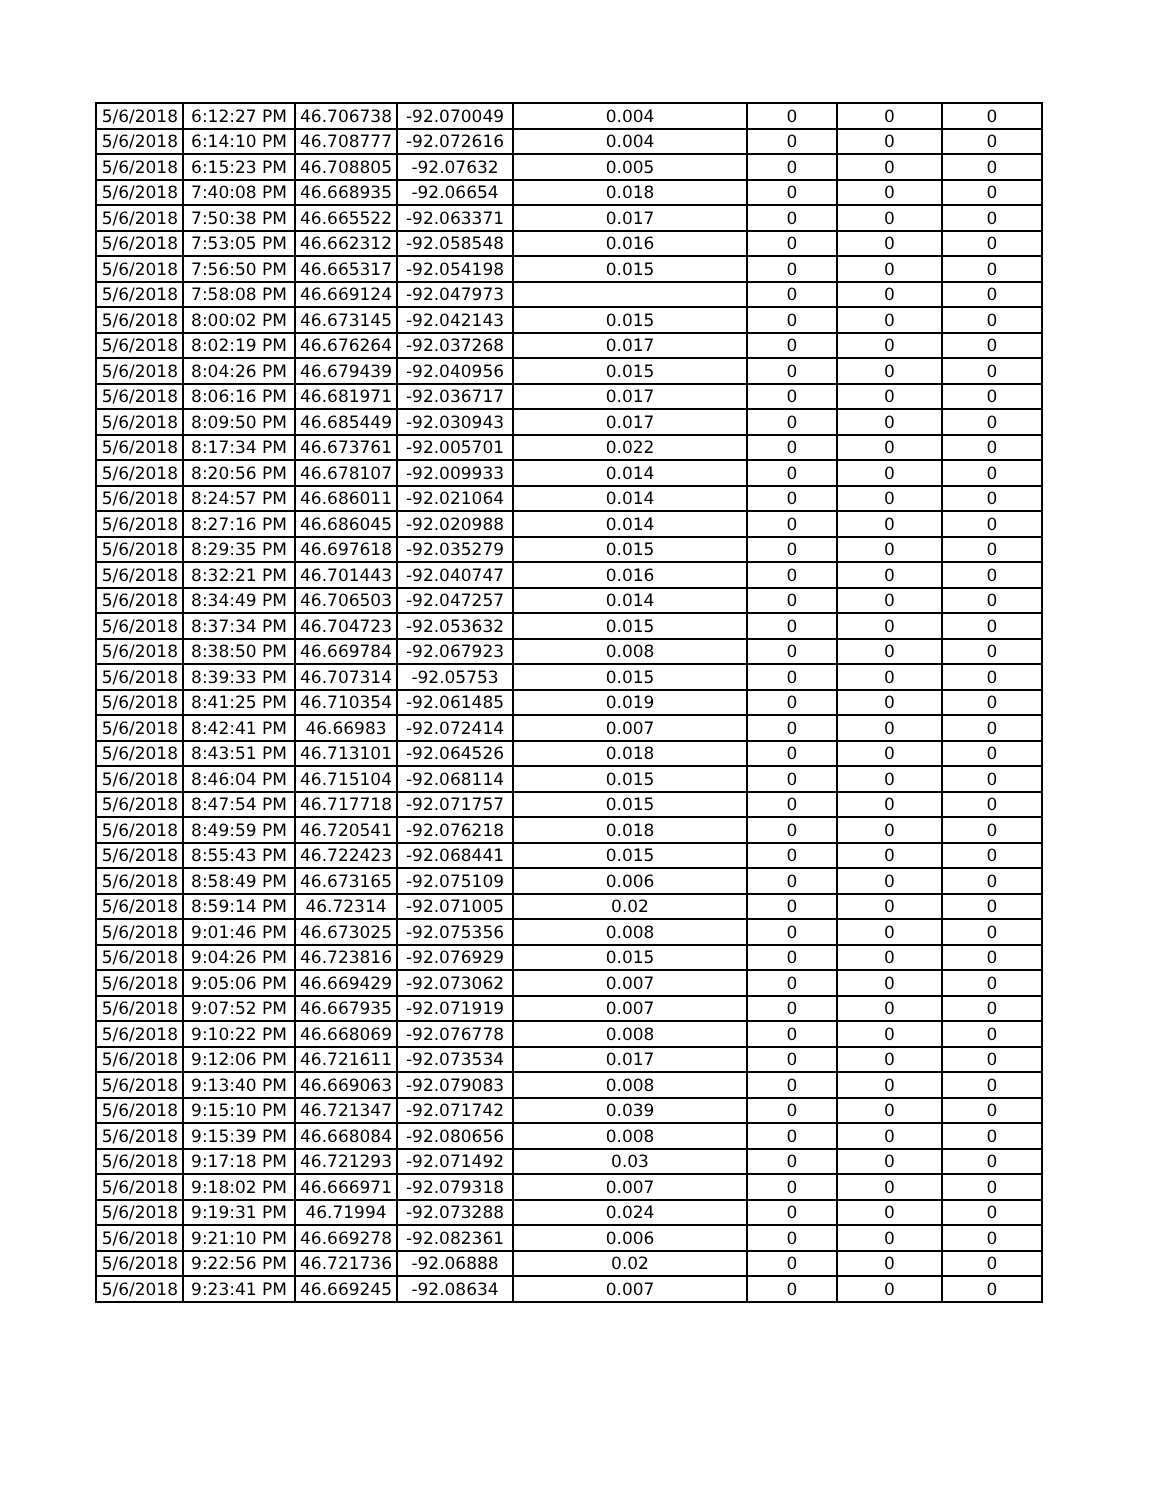| 5/6/2018 | 6:12:27 PM | 46.706738 | -92.070049 | 0.004 | 0 | 0 | 0 |
| 5/6/2018 | 6:14:10 PM | 46.708777 | -92.072616 | 0.004 | 0 | 0 | 0 |
| 5/6/2018 | 6:15:23 PM | 46.708805 | -92.07632 | 0.005 | 0 | 0 | 0 |
| 5/6/2018 | 7:40:08 PM | 46.668935 | -92.06654 | 0.018 | 0 | 0 | 0 |
| 5/6/2018 | 7:50:38 PM | 46.665522 | -92.063371 | 0.017 | 0 | 0 | 0 |
| 5/6/2018 | 7:53:05 PM | 46.662312 | -92.058548 | 0.016 | 0 | 0 | 0 |
| 5/6/2018 | 7:56:50 PM | 46.665317 | -92.054198 | 0.015 | 0 | 0 | 0 |
| 5/6/2018 | 7:58:08 PM | 46.669124 | -92.047973 | | 0 | 0 | 0 |
| 5/6/2018 | 8:00:02 PM | 46.673145 | -92.042143 | 0.015 | 0 | 0 | 0 |
| 5/6/2018 | 8:02:19 PM | 46.676264 | -92.037268 | 0.017 | 0 | 0 | 0 |
| 5/6/2018 | 8:04:26 PM | 46.679439 | -92.040956 | 0.015 | 0 | 0 | 0 |
| 5/6/2018 | 8:06:16 PM | 46.681971 | -92.036717 | 0.017 | 0 | 0 | 0 |
| 5/6/2018 | 8:09:50 PM | 46.685449 | -92.030943 | 0.017 | 0 | 0 | 0 |
| 5/6/2018 | 8:17:34 PM | 46.673761 | -92.005701 | 0.022 | 0 | 0 | 0 |
| 5/6/2018 | 8:20:56 PM | 46.678107 | -92.009933 | 0.014 | 0 | 0 | 0 |
| 5/6/2018 | 8:24:57 PM | 46.686011 | -92.021064 | 0.014 | 0 | 0 | 0 |
| 5/6/2018 | 8:27:16 PM | 46.686045 | -92.020988 | 0.014 | 0 | 0 | 0 |
| 5/6/2018 | 8:29:35 PM | 46.697618 | -92.035279 | 0.015 | 0 | 0 | 0 |
| 5/6/2018 | 8:32:21 PM | 46.701443 | -92.040747 | 0.016 | 0 | 0 | 0 |
| 5/6/2018 | 8:34:49 PM | 46.706503 | -92.047257 | 0.014 | 0 | 0 | 0 |
| 5/6/2018 | 8:37:34 PM | 46.704723 | -92.053632 | 0.015 | 0 | 0 | 0 |
| 5/6/2018 | 8:38:50 PM | 46.669784 | -92.067923 | 0.008 | 0 | 0 | 0 |
| 5/6/2018 | 8:39:33 PM | 46.707314 | -92.05753 | 0.015 | 0 | 0 | 0 |
| 5/6/2018 | 8:41:25 PM | 46.710354 | -92.061485 | 0.019 | 0 | 0 | 0 |
| 5/6/2018 | 8:42:41 PM | 46.66983 | -92.072414 | 0.007 | 0 | 0 | 0 |
| 5/6/2018 | 8:43:51 PM | 46.713101 | -92.064526 | 0.018 | 0 | 0 | 0 |
| 5/6/2018 | 8:46:04 PM | 46.715104 | -92.068114 | 0.015 | 0 | 0 | 0 |
| 5/6/2018 | 8:47:54 PM | 46.717718 | -92.071757 | 0.015 | 0 | 0 | 0 |
| 5/6/2018 | 8:49:59 PM | 46.720541 | -92.076218 | 0.018 | 0 | 0 | 0 |
| 5/6/2018 | 8:55:43 PM | 46.722423 | -92.068441 | 0.015 | 0 | 0 | 0 |
| 5/6/2018 | 8:58:49 PM | 46.673165 | -92.075109 | 0.006 | 0 | 0 | 0 |
| 5/6/2018 | 8:59:14 PM | 46.72314 | -92.071005 | 0.02 | 0 | 0 | 0 |
| 5/6/2018 | 9:01:46 PM | 46.673025 | -92.075356 | 0.008 | 0 | 0 | 0 |
| 5/6/2018 | 9:04:26 PM | 46.723816 | -92.076929 | 0.015 | 0 | 0 | 0 |
| 5/6/2018 | 9:05:06 PM | 46.669429 | -92.073062 | 0.007 | 0 | 0 | 0 |
| 5/6/2018 | 9:07:52 PM | 46.667935 | -92.071919 | 0.007 | 0 | 0 | 0 |
| 5/6/2018 | 9:10:22 PM | 46.668069 | -92.076778 | 0.008 | 0 | 0 | 0 |
| 5/6/2018 | 9:12:06 PM | 46.721611 | -92.073534 | 0.017 | 0 | 0 | 0 |
| 5/6/2018 | 9:13:40 PM | 46.669063 | -92.079083 | 0.008 | 0 | 0 | 0 |
| 5/6/2018 | 9:15:10 PM | 46.721347 | -92.071742 | 0.039 | 0 | 0 | 0 |
| 5/6/2018 | 9:15:39 PM | 46.668084 | -92.080656 | 0.008 | 0 | 0 | 0 |
| 5/6/2018 | 9:17:18 PM | 46.721293 | -92.071492 | 0.03 | 0 | 0 | 0 |
| 5/6/2018 | 9:18:02 PM | 46.666971 | -92.079318 | 0.007 | 0 | 0 | 0 |
| 5/6/2018 | 9:19:31 PM | 46.71994 | -92.073288 | 0.024 | 0 | 0 | 0 |
| 5/6/2018 | 9:21:10 PM | 46.669278 | -92.082361 | 0.006 | 0 | 0 | 0 |
| 5/6/2018 | 9:22:56 PM | 46.721736 | -92.06888 | 0.02 | 0 | 0 | 0 |
| 5/6/2018 | 9:23:41 PM | 46.669245 | -92.08634 | 0.007 | 0 | 0 | 0 |